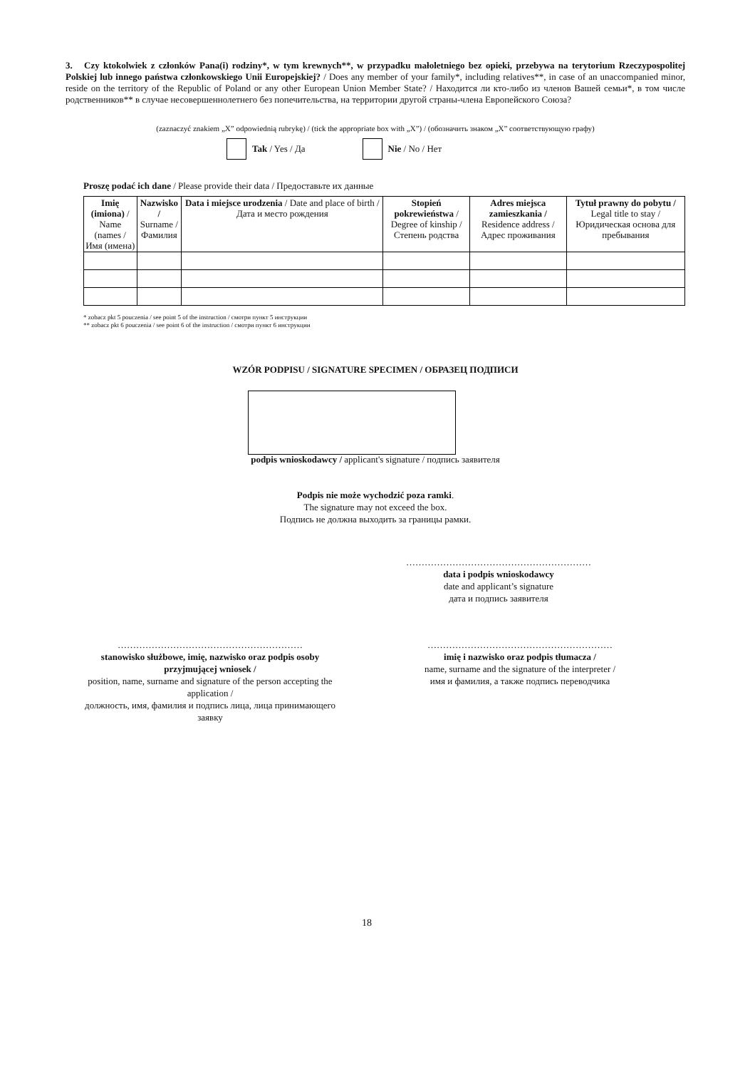3. Czy ktokolwiek z członków Pana(i) rodziny*, w tym krewnych**, w przypadku małoletniego bez opieki, przebywa na terytorium Rzeczypospolitej Polskiej lub innego państwa członkowskiego Unii Europejskiej? / Does any member of your family*, including relatives**, in case of an unaccompanied minor, reside on the territory of the Republic of Poland or any other European Union Member State? / Находится ли кто-либо из членов Вашей семьи*, в том числе родственников** в случае несовершеннолетнего без попечительства, на территории другой страны-члена Европейского Союза?
(zaznaczyć znakiem „X” odpowiednią rubrykę) / (tick the appropriate box with „X”) / (обозначить знаком „X” соответствующую графу)
Tak / Yes / Да Nie / No / Нет
Proszę podać ich dane / Please provide their data / Предоставьте их данные
| Imię (imiona) / Name (names / Имя (имена) | Nazwisko / Surname / Фамилия | Data i miejsce urodzenia / Date and place of birth / Дата и место рождения | Stopień pokrewieństwa / Degree of kinship / Степень родства | Adres miejsca zamieszkania / Residence address / Адрес проживания | Tytuł prawny do pobytu / Legal title to stay / Юридическая основа для пребывания |
| --- | --- | --- | --- | --- | --- |
* zobacz pkt 5 pouczenia / see point 5 of the instruction / смотри пункт 5 инструкции
** zobacz pkt 6 pouczenia / see point 6 of the instruction / смотри пункт 6 инструкции
WZÓR PODPISU / SIGNATURE SPECIMEN / ОБРАЗЕЦ ПОДПИСИ
podpis wnioskodawcy / applicant's signature / подпись заявителя
Podpis nie może wychodzić poza ramki.
The signature may not exceed the box.
Подпись не должна выходить за границы рамки.
……………………………………………………
data i podpis wnioskodawcy
date and applicant’s signature
дата и подпись заявителя
……………………………………………………
stanowisko służbowe, imię, nazwisko oraz podpis osoby przyjmującej wniosek /
position, name, surname and signature of the person accepting the application /
должность, имя, фамилия и подпись лица, лица принимающего заявку
……………………………………………………
imię i nazwisko oraz podpis tłumacza /
name, surname and the signature of the interpreter /
имя и фамилия, а также подпись переводчика
18